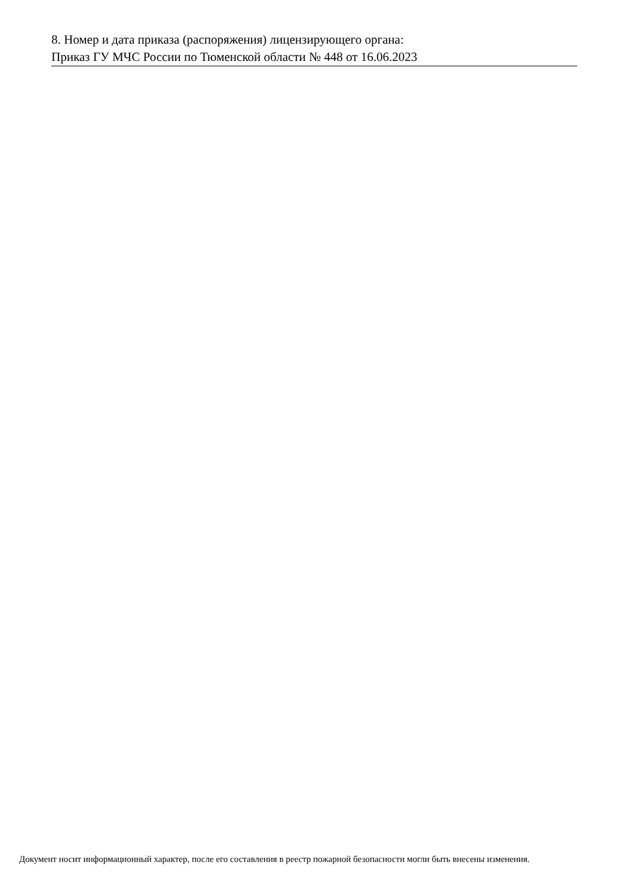8. Номер и дата приказа (распоряжения) лицензирующего органа:
Приказ ГУ МЧС России по Тюменской области № 448 от 16.06.2023
Документ носит информационный характер, после его составления в реестр пожарной безопасности могли быть внесены изменения.